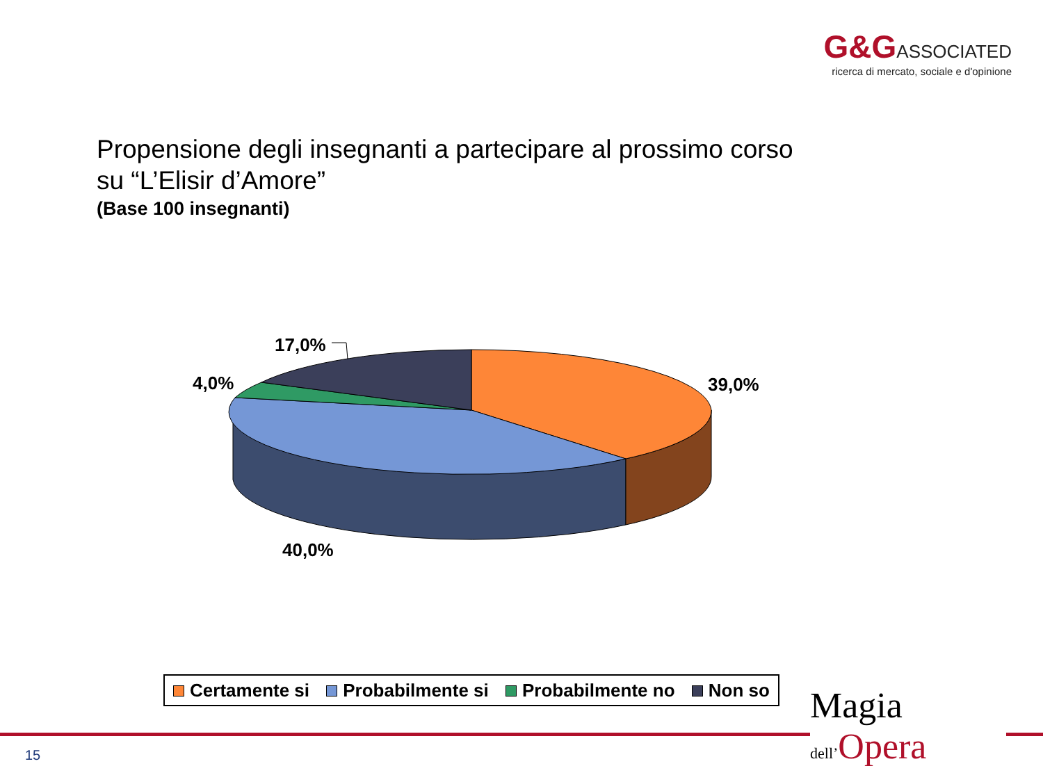G&G ASSOCIATED
ricerca di mercato, sociale e d'opinione
Propensione degli insegnanti a partecipare al prossimo corso
su “L’Elisir d’Amore”
(Base 100 insegnanti)
17,0%
4,0%
39,0%
40,0%
Certamente si Probabilmente si Probabilmente no Non so
15
Magia
dell’Opera